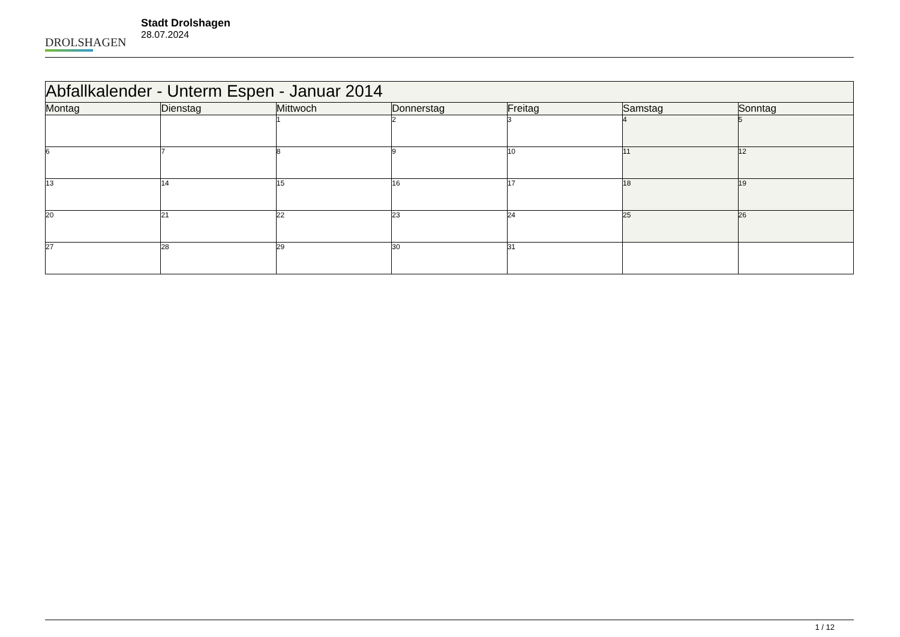DROLSHAGEN
Stadt Drolshagen
28.07.2024
| Abfallkalender - Unterm Espen - Januar 2014 | | | | | | |
| --- | --- | --- | --- | --- | --- | --- |
| Montag | Dienstag | Mittwoch | Donnerstag | Freitag | Samstag | Sonntag |
| | | 1 | 2 | 3 | 4 | 5 |
| 6 | 7 | 8 | 9 | 10 | 11 | 12 |
| 13 | 14 | 15 | 16 | 17 | 18 | 19 |
| 20 | 21 | 22 | 23 | 24 | 25 | 26 |
| 27 | 28 | 29 | 30 | 31 | | |
1 / 12